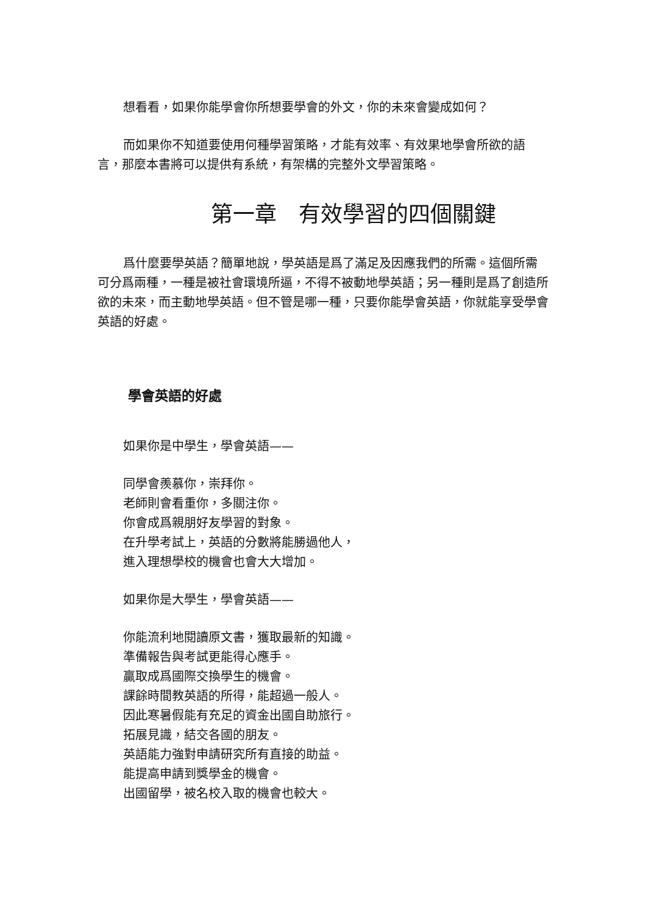想看看，如果你能學會你所想要學會的外文，你的未來會變成如何？
而如果你不知道要使用何種學習策略，才能有效率、有效果地學會所欲的語言，那麼本書將可以提供有系統，有架構的完整外文學習策略。
第一章　有效學習的四個關鍵
爲什麼要學英語？簡單地說，學英語是爲了滿足及因應我們的所需。這個所需可分爲兩種，一種是被社會環境所逼，不得不被動地學英語；另一種則是爲了創造所欲的未來，而主動地學英語。但不管是哪一種，只要你能學會英語，你就能享受學會英語的好處。
學會英語的好處
如果你是中學生，學會英語——
同學會羨慕你，崇拜你。
老師則會看重你，多關注你。
你會成爲親朋好友學習的對象。
在升學考試上，英語的分數將能勝過他人，
進入理想學校的機會也會大大增加。
如果你是大學生，學會英語——
你能流利地閱讀原文書，獲取最新的知識。
準備報告與考試更能得心應手。
贏取成爲國際交換學生的機會。
課餘時間教英語的所得，能超過一般人。
因此寒暑假能有充足的資金出國自助旅行。
拓展見識，結交各國的朋友。
英語能力強對申請研究所有直接的助益。
能提高申請到獎學金的機會。
出國留學，被名校入取的機會也較大。